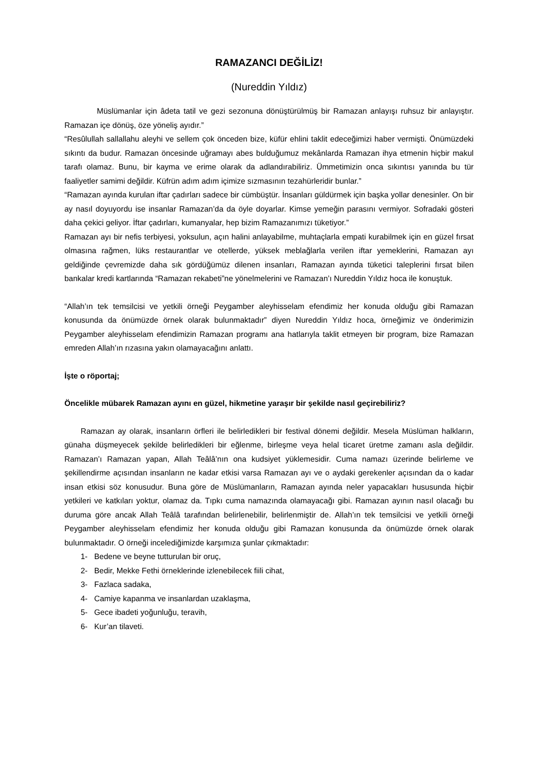RAMAZANCI DEĞİLİZ!
(Nureddin Yıldız)
Müslümanlar için âdeta tatil ve gezi sezonuna dönüştürülmüş bir Ramazan anlayışı ruhsuz bir anlayıştır. Ramazan içe dönüş, öze yöneliş ayıdır.”
“Resûlullah sallallahu aleyhi ve sellem çok önceden bize, küfür ehlini taklit edeceğimizi haber vermişti. Önümüzdeki sıkıntı da budur. Ramazan öncesinde uğramayı abes bulduğumuz mekânlarda Ramazan ihya etmenin hiçbir makul tarafı olamaz. Bunu, bir kayma ve erime olarak da adlandırabiliriz. Ümmetimizin onca sıkıntısı yanında bu tür faaliyetler samimi değildir. Küfrün adım adım içimize sızmasının tezahürleridir bunlar.”
“Ramazan ayında kurulan iftar çadırları sadece bir cümbüştür. İnsanları güldürmek için başka yollar denesinler. On bir ay nasıl doyuyordu ise insanlar Ramazan’da da öyle doyarlar. Kimse yemeğin parasını vermiyor. Sofradaki gösteri daha çekici geliyor. İftar çadırları, kumanyalar, hep bizim Ramazanımızı tüketiyor.”
Ramazan ayı bir nefis terbiyesi, yoksulun, açın halini anlayabilme, muhtaçlarla empati kurabilmek için en güzel fırsat olmasına rağmen, lüks restaurantlar ve otellerde, yüksek meblağlarla verilen iftar yemeklerini, Ramazan ayı geldiğinde çevremizde daha sık gördüğümüz dilenen insanları, Ramazan ayında tüketici taleplerini fırsat bilen bankalar kredi kartlarında “Ramazan rekabeti”ne yönelmelerini ve Ramazan’ı Nureddin Yıldız hoca ile konuştuk.
“Allah’ın tek temsilcisi ve yetkili örneği Peygamber aleyhisselam efendimiz her konuda olduğu gibi Ramazan konusunda da önümüzde örnek olarak bulunmaktadır” diyen Nureddin Yıldız hoca, örneğimiz ve önderimizin Peygamber aleyhisselam efendimizin Ramazan programı ana hatlarıyla taklit etmeyen bir program, bize Ramazan emreden Allah’ın rızasına yakın olamayacağını anlattı.
İşte o röportaj;
Öncelikle mübarek Ramazan ayını en güzel, hikmetine yaraşır bir şekilde nasıl geçirebiliriz?
Ramazan ay olarak, insanların örfleri ile belirledikleri bir festival dönemi değildir. Mesela Müslüman halkların, günaha düşmeyecek şekilde belirledikleri bir eğlenme, birleşme veya helal ticaret üretme zamanı asla değildir. Ramazan’ı Ramazan yapan, Allah Teâlâ’nın ona kudsiyet yüklemesidir. Cuma namazı üzerinde belirleme ve şekillendirme açısından insanların ne kadar etkisi varsa Ramazan ayı ve o aydaki gerekenler açısından da o kadar insan etkisi söz konusudur. Buna göre de Müslümanların, Ramazan ayında neler yapacakları hususunda hiçbir yetkileri ve katkıları yoktur, olamaz da. Tıpkı cuma namazında olamayacağı gibi. Ramazan ayının nasıl olacağı bu duruma göre ancak Allah Teâlâ tarafından belirlenebilir, belirlenmiştir de. Allah’ın tek temsilcisi ve yetkili örneği Peygamber aleyhisselam efendimiz her konuda olduğu gibi Ramazan konusunda da önümüzde örnek olarak bulunmaktadır. O örneği incelediğimizde karşımıza şunlar çıkmaktadır:
1- Bedene ve beyne tutturulan bir oruç,
2- Bedir, Mekke Fethi örneklerinde izlenebilecek fiili cihat,
3- Fazlaca sadaka,
4- Camiye kapanma ve insanlardan uzaklaşma,
5- Gece ibadeti yoğunluğu, teravih,
6- Kur’an tilaveti.